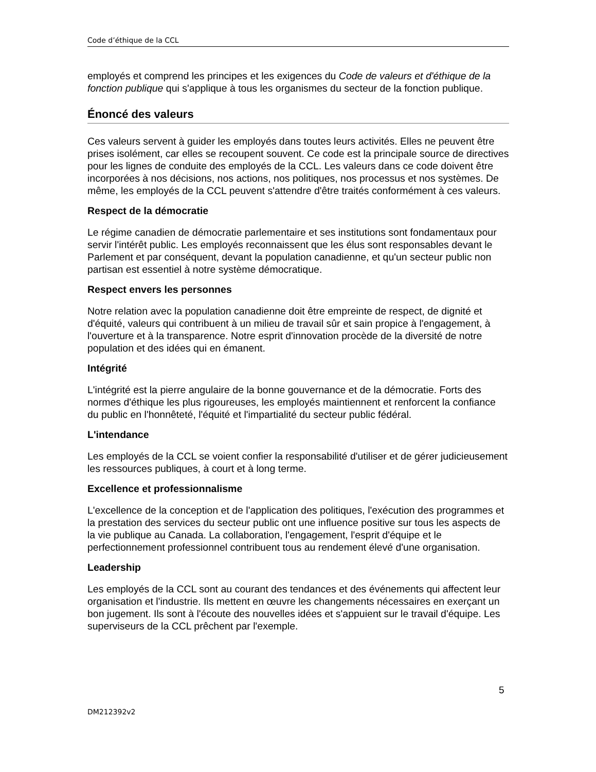Code d’éthique de la CCL
employés et comprend les principes et les exigences du Code de valeurs et d'éthique de la fonction publique qui s'applique à tous les organismes du secteur de la fonction publique.
Énoncé des valeurs
Ces valeurs servent à guider les employés dans toutes leurs activités. Elles ne peuvent être prises isolément, car elles se recoupent souvent. Ce code est la principale source de directives pour les lignes de conduite des employés de la CCL. Les valeurs dans ce code doivent être incorporées à nos décisions, nos actions, nos politiques, nos processus et nos systèmes. De même, les employés de la CCL peuvent s'attendre d'être traités conformément à ces valeurs.
Respect de la démocratie
Le régime canadien de démocratie parlementaire et ses institutions sont fondamentaux pour servir l'intérêt public. Les employés reconnaissent que les élus sont responsables devant le Parlement et par conséquent, devant la population canadienne, et qu'un secteur public non partisan est essentiel à notre système démocratique.
Respect envers les personnes
Notre relation avec la population canadienne doit être empreinte de respect, de dignité et d'équité, valeurs qui contribuent à un milieu de travail sûr et sain propice à l'engagement, à l'ouverture et à la transparence. Notre esprit d'innovation procède de la diversité de notre population et des idées qui en émanent.
Intégrité
L'intégrité est la pierre angulaire de la bonne gouvernance et de la démocratie. Forts des normes d'éthique les plus rigoureuses, les employés maintiennent et renforcent la confiance du public en l'honnêteté, l'équité et l'impartialité du secteur public fédéral.
L'intendance
Les employés de la CCL se voient confier la responsabilité d'utiliser et de gérer judicieusement les ressources publiques, à court et à long terme.
Excellence et professionnalisme
L'excellence de la conception et de l'application des politiques, l'exécution des programmes et la prestation des services du secteur public ont une influence positive sur tous les aspects de la vie publique au Canada. La collaboration, l'engagement, l'esprit d'équipe et le perfectionnement professionnel contribuent tous au rendement élevé d'une organisation.
Leadership
Les employés de la CCL sont au courant des tendances et des événements qui affectent leur organisation et l'industrie. Ils mettent en œuvre les changements nécessaires en exerçant un bon jugement. Ils sont à l'écoute des nouvelles idées et s'appuient sur le travail d'équipe. Les superviseurs de la CCL prêchent par l'exemple.
5
DM212392v2